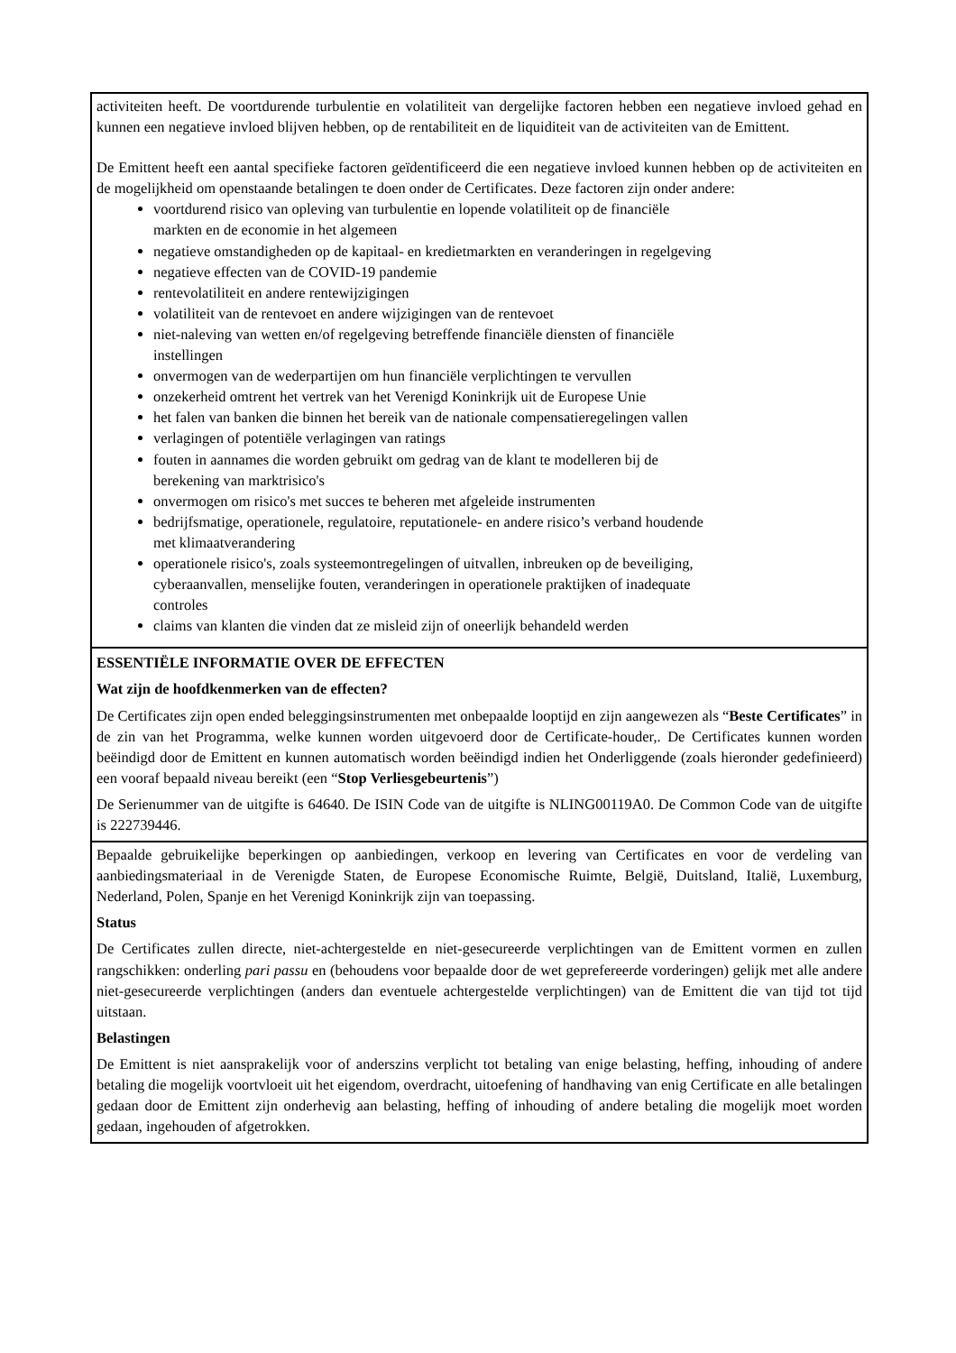| activiteiten heeft. De voortdurende turbulentie en volatiliteit van dergelijke factoren hebben een negatieve invloed gehad en kunnen een negatieve invloed blijven hebben, op de rentabiliteit en de liquiditeit van de activiteiten van de Emittent. De Emittent heeft een aantal specifieke factoren geïdentificeerd die een negatieve invloed kunnen hebben op de activiteiten en de mogelijkheid om openstaande betalingen te doen onder de Certificates. Deze factoren zijn onder andere: voortdurend risico van opleving van turbulentie en lopende volatiliteit op de financiële markten en de economie in het algemeen negatieve omstandigheden op de kapitaal- en kredietmarkten en veranderingen in regelgeving negatieve effecten van de COVID-19 pandemie rentevolatiliteit en andere rentewijzigingen volatiliteit van de rentevoet en andere wijzigingen van de rentevoet niet-naleving van wetten en/of regelgeving betreffende financiële diensten of financiële instellingen onvermogen van de wederpartijen om hun financiële verplichtingen te vervullen onzekerheid omtrent het vertrek van het Verenigd Koninkrijk uit de Europese Unie het falen van banken die binnen het bereik van de nationale compensatieregelingen vallen verlagingen of potentiële verlagingen van ratings fouten in aannames die worden gebruikt om gedrag van de klant te modelleren bij de berekening van marktrisico's onvermogen om risico's met succes te beheren met afgeleide instrumenten bedrijfsmatige, operationele, regulatoire, reputationele- en andere risico’s verband houdende met klimaatverandering operationele risico's, zoals systeemontregelingen of uitvallen, inbreuken op de beveiliging, cyberaanvallen, menselijke fouten, veranderingen in operationele praktijken of inadequate controles claims van klanten die vinden dat ze misleid zijn of oneerlijk behandeld werden |
| ESSENTIËLE INFORMATIE OVER DE EFFECTEN Wat zijn de hoofdkenmerken van de effecten? De Certificates zijn open ended beleggingsinstrumenten met onbepaalde looptijd en zijn aangewezen als “ Beste Certificates ” in de zin van het Programma, welke kunnen worden uitgevoerd door de Certificate-houder,. De Certificates kunnen worden beëindigd door de Emittent en kunnen automatisch worden beëindigd indien het Onderliggende (zoals hieronder gedefinieerd) een vooraf bepaald niveau bereikt (een “ Stop Verliesgebeurtenis ”) De Serienummer van de uitgifte is 64640. De ISIN Code van de uitgifte is NLING00119A0. De Common Code van de uitgifte is 222739446. |
| Bepaalde gebruikelijke beperkingen op aanbiedingen, verkoop en levering van Certificates en voor de verdeling van aanbiedingsmateriaal in de Verenigde Staten, de Europese Economische Ruimte, België, Duitsland, Italië, Luxemburg, Nederland, Polen, Spanje en het Verenigd Koninkrijk zijn van toepassing. Status De Certificates zullen directe, niet-achtergestelde en niet-gesecureerde verplichtingen van de Emittent vormen en zullen rangschikken: onderling pari passu en (behoudens voor bepaalde door de wet geprefereerde vorderingen) gelijk met alle andere niet-gesecureerde verplichtingen (anders dan eventuele achtergestelde verplichtingen) van de Emittent die van tijd tot tijd uitstaan. Belastingen De Emittent is niet aansprakelijk voor of anderszins verplicht tot betaling van enige belasting, heffing, inhouding of andere betaling die mogelijk voortvloeit uit het eigendom, overdracht, uitoefening of handhaving van enig Certificate en alle betalingen gedaan door de Emittent zijn onderhevig aan belasting, heffing of inhouding of andere betaling die mogelijk moet worden gedaan, ingehouden of afgetrokken. |